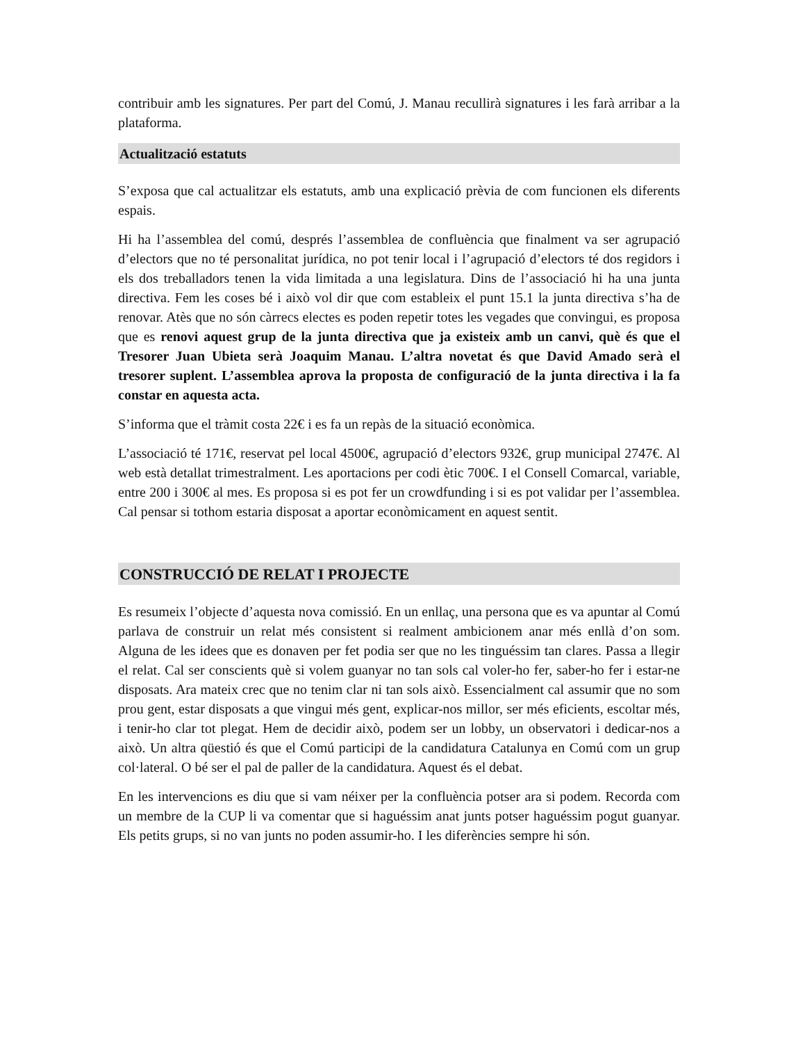contribuir amb les signatures. Per part del Comú, J. Manau recullirà signatures i les farà arribar a la plataforma.
Actualització estatuts
S’exposa que cal actualitzar els estatuts, amb una explicació prèvia de com funcionen els diferents espais.
Hi ha l’assemblea del comú, després l’assemblea de confluència que finalment va ser agrupació d’electors que no té personalitat jurídica, no pot tenir local i l’agrupació d’electors té dos regidors i els dos treballadors tenen la vida limitada a una legislatura. Dins de l’associació hi ha una junta directiva. Fem les coses bé i això vol dir que com estableix el punt 15.1 la junta directiva s’ha de renovar. Atès que no són càrrecs electes es poden repetir totes les vegades que convingui, es proposa que es renovi aquest grup de la junta directiva que ja existeix amb un canvi, què és que el Tresorer Juan Ubieta serà Joaquim Manau. L’altra novetat és que David Amado serà el tresorer suplent. L’assemblea aprova la proposta de configuració de la junta directiva i la fa constar en aquesta acta.
S’informa que el tràmit costa 22€ i es fa un repàs de la situació econòmica.
L’associació té 171€, reservat pel local 4500€, agrupació d’electors 932€, grup municipal 2747€. Al web està detallat trimestralment. Les aportacions per codi ètic 700€. I el Consell Comarcal, variable, entre 200 i 300€ al mes. Es proposa si es pot fer un crowdfunding i si es pot validar per l’assemblea. Cal pensar si tothom estaria disposat a aportar econòmicament en aquest sentit.
CONSTRUCCIÓ DE RELAT I PROJECTE
Es resumeix l’objecte d’aquesta nova comissió. En un enllaç, una persona que es va apuntar al Comú parlava de construir un relat més consistent si realment ambicionem anar més enllà d’on som. Alguna de les idees que es donaven per fet podia ser que no les tinguéssim tan clares. Passa a llegir el relat. Cal ser conscients què si volem guanyar no tan sols cal voler-ho fer, saber-ho fer i estar-ne disposats. Ara mateix crec que no tenim clar ni tan sols això. Essencialment cal assumir que no som prou gent, estar disposats a que vingui més gent, explicar-nos millor, ser més eficients, escoltar més, i tenir-ho clar tot plegat. Hem de decidir això, podem ser un lobby, un observatori i dedicar-nos a això. Un altra qüestió és que el Comú participi de la candidatura Catalunya en Comú com un grup col·lateral. O bé ser el pal de paller de la candidatura. Aquest és el debat.
En les intervencions es diu que si vam néixer per la confluència potser ara si podem. Recorda com un membre de la CUP li va comentar que si haguéssim anat junts potser haguéssim pogut guanyar. Els petits grups, si no van junts no poden assumir-ho. I les diferències sempre hi són.